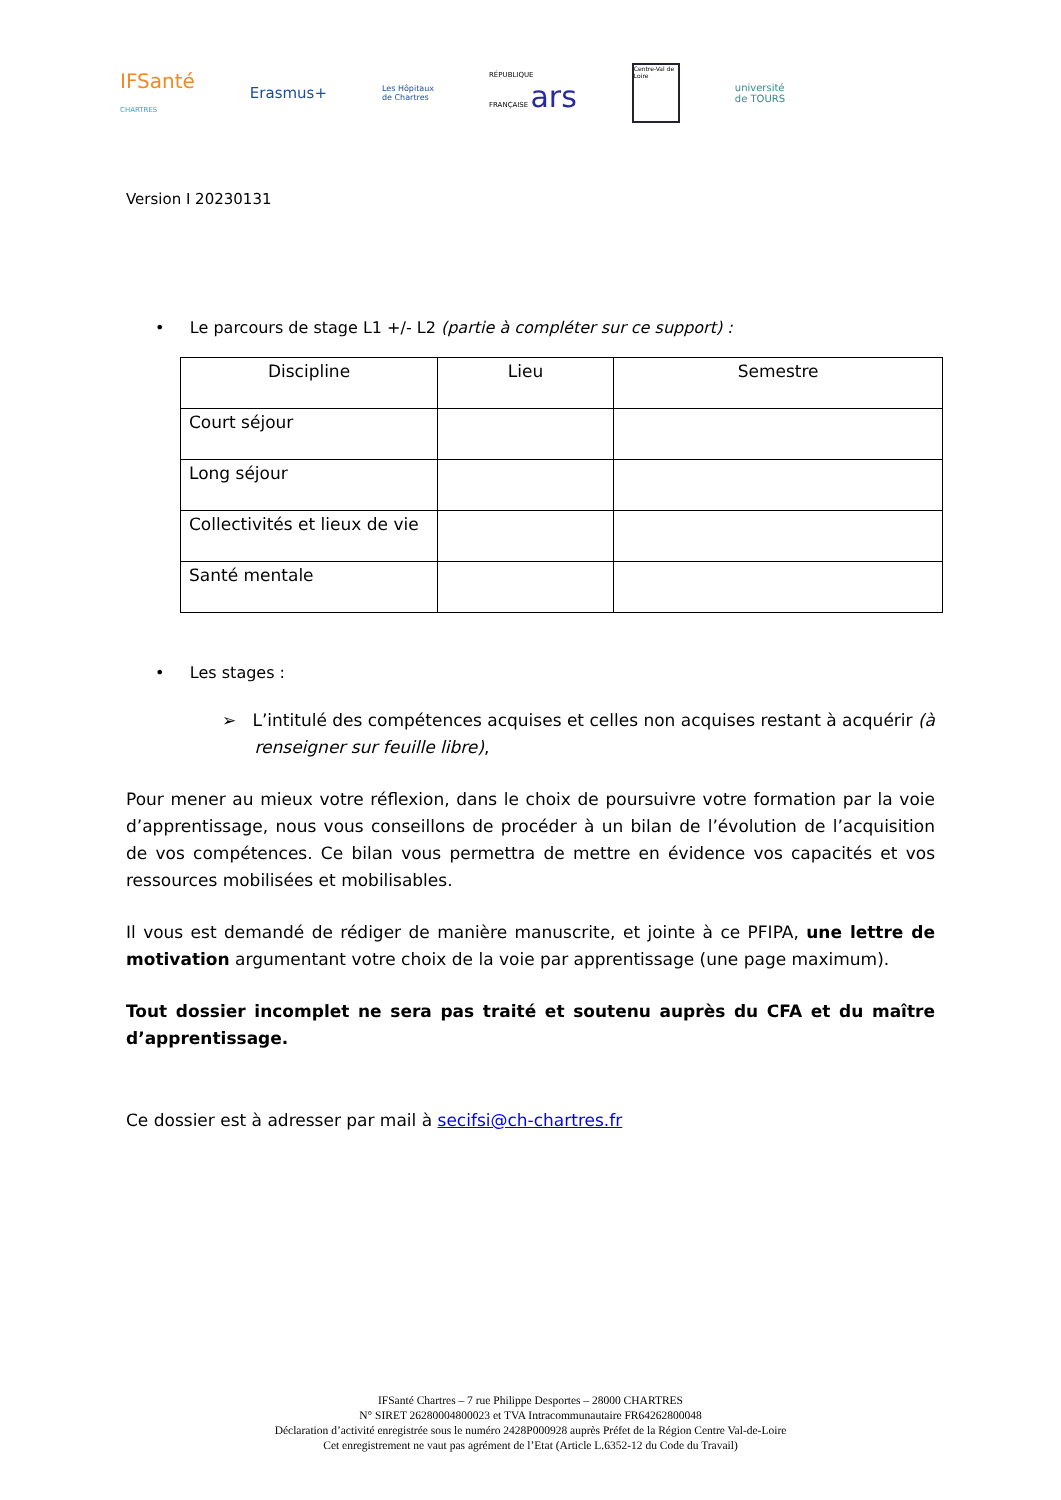IFSanté
CHARTRES
Erasmus+
Les Hôpitaux
de Chartres
RÉPUBLIQUE
FRANÇAISE ars
Centre-Val de Loire
université
de TOURS
Version I 20230131
• Le parcours de stage L1 +/- L2 (partie à compléter sur ce support) :
| Discipline | Lieu | Semestre |
| --- | --- | --- |
| Court séjour | | |
| Long séjour | | |
| Collectivités et lieux de vie | | |
| Santé mentale | | |
• Les stages :
➢ L’intitulé des compétences acquises et celles non acquises restant à acquérir (à
renseigner sur feuille libre),
Pour mener au mieux votre réflexion, dans le choix de poursuivre votre formation par la voie d’apprentissage, nous vous conseillons de procéder à un bilan de l’évolution de l’acquisition de vos compétences. Ce bilan vous permettra de mettre en évidence vos capacités et vos ressources mobilisées et mobilisables.
Il vous est demandé de rédiger de manière manuscrite, et jointe à ce PFIPA, une lettre de motivation argumentant votre choix de la voie par apprentissage (une page maximum).
Tout dossier incomplet ne sera pas traité et soutenu auprès du CFA et du maître d’apprentissage.
Ce dossier est à adresser par mail à secifsi@ch-chartres.fr
IFSanté Chartres – 7 rue Philippe Desportes – 28000 CHARTRES
N° SIRET 26280004800023 et TVA Intracommunautaire FR64262800048
Déclaration d’activité enregistrée sous le numéro 2428P000928 auprès Préfet de la Région Centre Val-de-Loire
Cet enregistrement ne vaut pas agrément de l’Etat (Article L.6352-12 du Code du Travail)